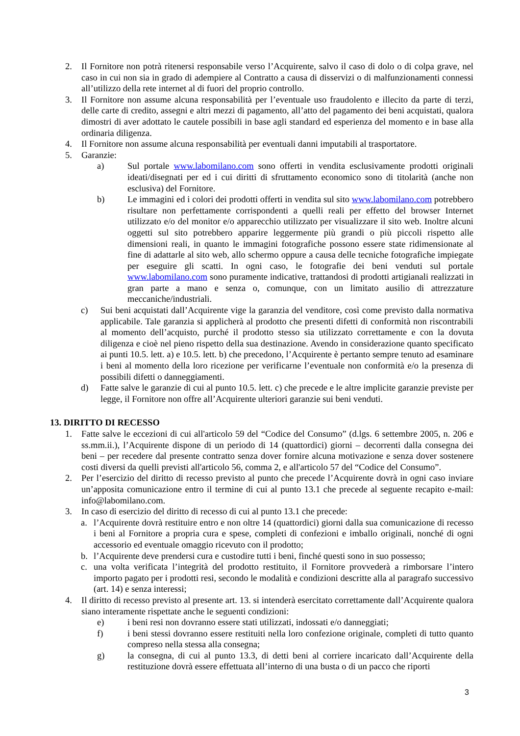2. Il Fornitore non potrà ritenersi responsabile verso l’Acquirente, salvo il caso di dolo o di colpa grave, nel caso in cui non sia in grado di adempiere al Contratto a causa di disservizi o di malfunzionamenti connessi all’utilizzo della rete internet al di fuori del proprio controllo.
3. Il Fornitore non assume alcuna responsabilità per l’eventuale uso fraudolento e illecito da parte di terzi, delle carte di credito, assegni e altri mezzi di pagamento, all’atto del pagamento dei beni acquistati, qualora dimostri di aver adottato le cautele possibili in base agli standard ed esperienza del momento e in base alla ordinaria diligenza.
4. Il Fornitore non assume alcuna responsabilità per eventuali danni imputabili al trasportatore.
5. Garanzie:
a) Sul portale www.labomilano.com sono offerti in vendita esclusivamente prodotti originali ideati/disegnati per ed i cui diritti di sfruttamento economico sono di titolarità (anche non esclusiva) del Fornitore.
b) Le immagini ed i colori dei prodotti offerti in vendita sul sito www.labomilano.com potrebbero risultare non perfettamente corrispondenti a quelli reali per effetto del browser Internet utilizzato e/o del monitor e/o apparecchio utilizzato per visualizzare il sito web. Inoltre alcuni oggetti sul sito potrebbero apparire leggermente più grandi o più piccoli rispetto alle dimensioni reali, in quanto le immagini fotografiche possono essere state ridimensionate al fine di adattarle al sito web, allo schermo oppure a causa delle tecniche fotografiche impiegate per eseguire gli scatti. In ogni caso, le fotografie dei beni venduti sul portale www.labomilano.com sono puramente indicative, trattandosi di prodotti artigianali realizzati in gran parte a mano e senza o, comunque, con un limitato ausilio di attrezzature meccaniche/industriali.
c) Sui beni acquistati dall’Acquirente vige la garanzia del venditore, così come previsto dalla normativa applicabile. Tale garanzia si applicherà al prodotto che presenti difetti di conformità non riscontrabili al momento dell’acquisto, purché il prodotto stesso sia utilizzato correttamente e con la dovuta diligenza e cioè nel pieno rispetto della sua destinazione. Avendo in considerazione quanto specificato ai punti 10.5. lett. a) e 10.5. lett. b) che precedono, l’Acquirente è pertanto sempre tenuto ad esaminare i beni al momento della loro ricezione per verificarne l’eventuale non conformità e/o la presenza di possibili difetti o danneggiamenti.
d) Fatte salve le garanzie di cui al punto 10.5. lett. c) che precede e le altre implicite garanzie previste per legge, il Fornitore non offre all’Acquirente ulteriori garanzie sui beni venduti.
13. DIRITTO DI RECESSO
1. Fatte salve le eccezioni di cui all'articolo 59 del “Codice del Consumo” (d.lgs. 6 settembre 2005, n. 206 e ss.mm.ii.), l’Acquirente dispone di un periodo di 14 (quattordici) giorni – decorrenti dalla consegna dei beni – per recedere dal presente contratto senza dover fornire alcuna motivazione e senza dover sostenere costi diversi da quelli previsti all'articolo 56, comma 2, e all'articolo 57 del “Codice del Consumo”.
2. Per l’esercizio del diritto di recesso previsto al punto che precede l’Acquirente dovrà in ogni caso inviare un’apposita comunicazione entro il termine di cui al punto 13.1 che precede al seguente recapito e-mail: info@labomilano.com.
3. In caso di esercizio del diritto di recesso di cui al punto 13.1 che precede:
a. l’Acquirente dovrà restituire entro e non oltre 14 (quattordici) giorni dalla sua comunicazione di recesso i beni al Fornitore a propria cura e spese, completi di confezioni e imballo originali, nonché di ogni accessorio ed eventuale omaggio ricevuto con il prodotto;
b. l’Acquirente deve prendersi cura e custodire tutti i beni, finché questi sono in suo possesso;
c. una volta verificata l’integrità del prodotto restituito, il Fornitore provvederà a rimborsare l’intero importo pagato per i prodotti resi, secondo le modalità e condizioni descritte alla al paragrafo successivo (art. 14) e senza interessi;
4. Il diritto di recesso previsto al presente art. 13. si intenderà esercitato correttamente dall’Acquirente qualora siano interamente rispettate anche le seguenti condizioni:
e) i beni resi non dovranno essere stati utilizzati, indossati e/o danneggiati;
f) i beni stessi dovranno essere restituiti nella loro confezione originale, completi di tutto quanto compreso nella stessa alla consegna;
g) la consegna, di cui al punto 13.3, di detti beni al corriere incaricato dall’Acquirente della restituzione dovrà essere effettuata all’interno di una busta o di un pacco che riporti
3